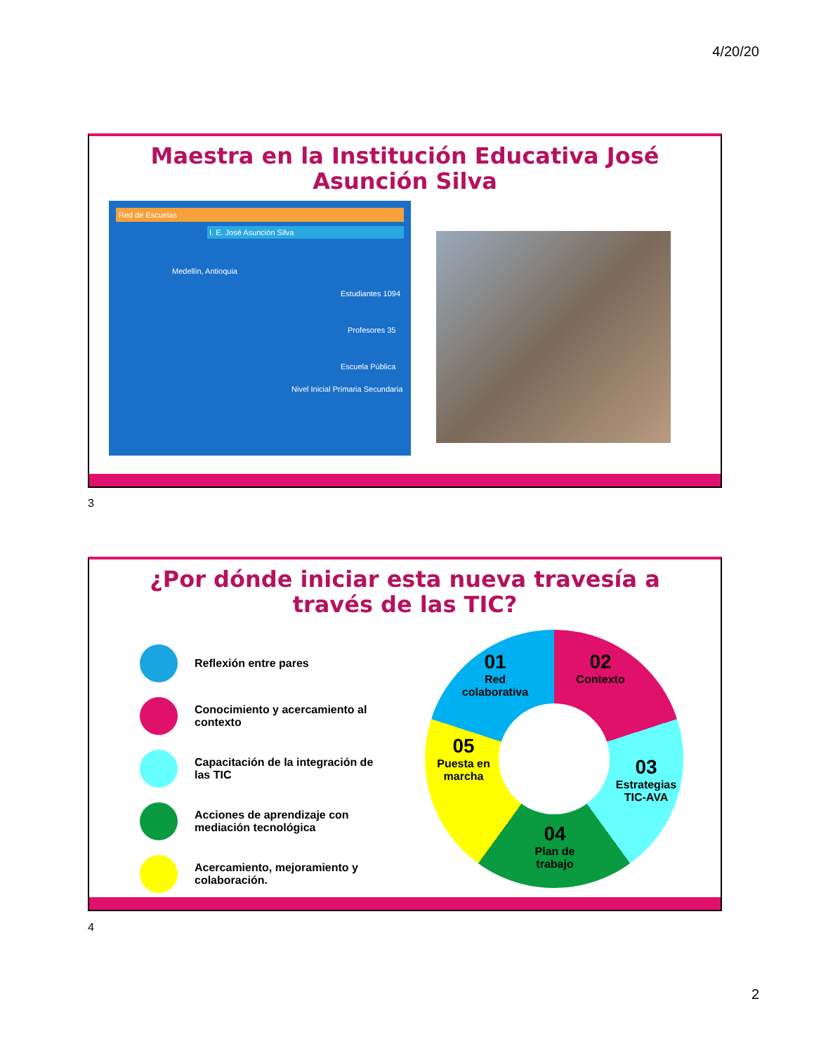4/20/20
Maestra en la Institución Educativa José Asunción Silva
Red de Escuelas
I. E. José Asunción Silva
Medellín, Antioquia
Estudiantes 1094
Profesores 35
Escuela Pública
Nivel Inicial Primaria Secundaria
3
¿Por dónde iniciar esta nueva travesía a través de las TIC?
Reflexión entre pares
Conocimiento y acercamiento al contexto
Capacitación de la integración de las TIC
Acciones de aprendizaje con mediación tecnológica
Acercamiento, mejoramiento y colaboración.
02
Contexto
03
Estrategias TIC-AVA
04
Plan de trabajo
05
Puesta en marcha
01
Red colaborativa
4
2